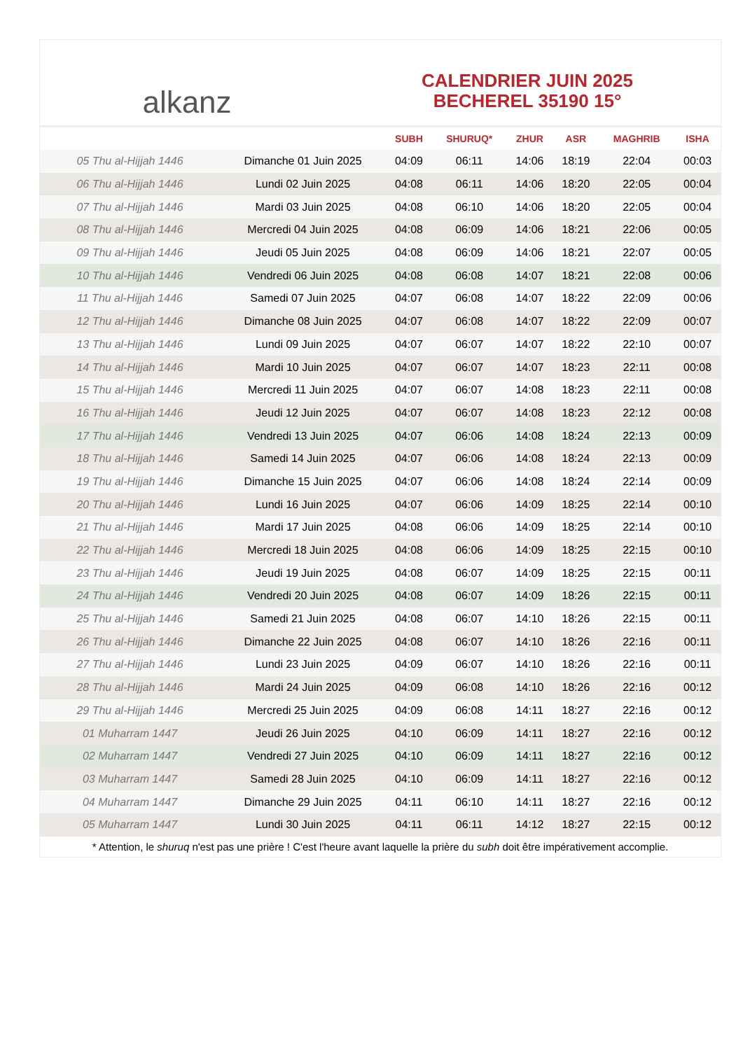alkanz
CALENDRIER JUIN 2025
BECHEREL 35190 15°
| | | SUBH | SHURUQ* | ZHUR | ASR | MAGHRIB | ISHA |
| --- | --- | --- | --- | --- | --- | --- | --- |
| 05 Thu al-Hijjah 1446 | Dimanche 01 Juin 2025 | 04:09 | 06:11 | 14:06 | 18:19 | 22:04 | 00:03 |
| 06 Thu al-Hijjah 1446 | Lundi 02 Juin 2025 | 04:08 | 06:11 | 14:06 | 18:20 | 22:05 | 00:04 |
| 07 Thu al-Hijjah 1446 | Mardi 03 Juin 2025 | 04:08 | 06:10 | 14:06 | 18:20 | 22:05 | 00:04 |
| 08 Thu al-Hijjah 1446 | Mercredi 04 Juin 2025 | 04:08 | 06:09 | 14:06 | 18:21 | 22:06 | 00:05 |
| 09 Thu al-Hijjah 1446 | Jeudi 05 Juin 2025 | 04:08 | 06:09 | 14:06 | 18:21 | 22:07 | 00:05 |
| 10 Thu al-Hijjah 1446 | Vendredi 06 Juin 2025 | 04:08 | 06:08 | 14:07 | 18:21 | 22:08 | 00:06 |
| 11 Thu al-Hijjah 1446 | Samedi 07 Juin 2025 | 04:07 | 06:08 | 14:07 | 18:22 | 22:09 | 00:06 |
| 12 Thu al-Hijjah 1446 | Dimanche 08 Juin 2025 | 04:07 | 06:08 | 14:07 | 18:22 | 22:09 | 00:07 |
| 13 Thu al-Hijjah 1446 | Lundi 09 Juin 2025 | 04:07 | 06:07 | 14:07 | 18:22 | 22:10 | 00:07 |
| 14 Thu al-Hijjah 1446 | Mardi 10 Juin 2025 | 04:07 | 06:07 | 14:07 | 18:23 | 22:11 | 00:08 |
| 15 Thu al-Hijjah 1446 | Mercredi 11 Juin 2025 | 04:07 | 06:07 | 14:08 | 18:23 | 22:11 | 00:08 |
| 16 Thu al-Hijjah 1446 | Jeudi 12 Juin 2025 | 04:07 | 06:07 | 14:08 | 18:23 | 22:12 | 00:08 |
| 17 Thu al-Hijjah 1446 | Vendredi 13 Juin 2025 | 04:07 | 06:06 | 14:08 | 18:24 | 22:13 | 00:09 |
| 18 Thu al-Hijjah 1446 | Samedi 14 Juin 2025 | 04:07 | 06:06 | 14:08 | 18:24 | 22:13 | 00:09 |
| 19 Thu al-Hijjah 1446 | Dimanche 15 Juin 2025 | 04:07 | 06:06 | 14:08 | 18:24 | 22:14 | 00:09 |
| 20 Thu al-Hijjah 1446 | Lundi 16 Juin 2025 | 04:07 | 06:06 | 14:09 | 18:25 | 22:14 | 00:10 |
| 21 Thu al-Hijjah 1446 | Mardi 17 Juin 2025 | 04:08 | 06:06 | 14:09 | 18:25 | 22:14 | 00:10 |
| 22 Thu al-Hijjah 1446 | Mercredi 18 Juin 2025 | 04:08 | 06:06 | 14:09 | 18:25 | 22:15 | 00:10 |
| 23 Thu al-Hijjah 1446 | Jeudi 19 Juin 2025 | 04:08 | 06:07 | 14:09 | 18:25 | 22:15 | 00:11 |
| 24 Thu al-Hijjah 1446 | Vendredi 20 Juin 2025 | 04:08 | 06:07 | 14:09 | 18:26 | 22:15 | 00:11 |
| 25 Thu al-Hijjah 1446 | Samedi 21 Juin 2025 | 04:08 | 06:07 | 14:10 | 18:26 | 22:15 | 00:11 |
| 26 Thu al-Hijjah 1446 | Dimanche 22 Juin 2025 | 04:08 | 06:07 | 14:10 | 18:26 | 22:16 | 00:11 |
| 27 Thu al-Hijjah 1446 | Lundi 23 Juin 2025 | 04:09 | 06:07 | 14:10 | 18:26 | 22:16 | 00:11 |
| 28 Thu al-Hijjah 1446 | Mardi 24 Juin 2025 | 04:09 | 06:08 | 14:10 | 18:26 | 22:16 | 00:12 |
| 29 Thu al-Hijjah 1446 | Mercredi 25 Juin 2025 | 04:09 | 06:08 | 14:11 | 18:27 | 22:16 | 00:12 |
| 01 Muharram 1447 | Jeudi 26 Juin 2025 | 04:10 | 06:09 | 14:11 | 18:27 | 22:16 | 00:12 |
| 02 Muharram 1447 | Vendredi 27 Juin 2025 | 04:10 | 06:09 | 14:11 | 18:27 | 22:16 | 00:12 |
| 03 Muharram 1447 | Samedi 28 Juin 2025 | 04:10 | 06:09 | 14:11 | 18:27 | 22:16 | 00:12 |
| 04 Muharram 1447 | Dimanche 29 Juin 2025 | 04:11 | 06:10 | 14:11 | 18:27 | 22:16 | 00:12 |
| 05 Muharram 1447 | Lundi 30 Juin 2025 | 04:11 | 06:11 | 14:12 | 18:27 | 22:15 | 00:12 |
* Attention, le shuruq n'est pas une prière ! C'est l'heure avant laquelle la prière du subh doit être impérativement accomplie.